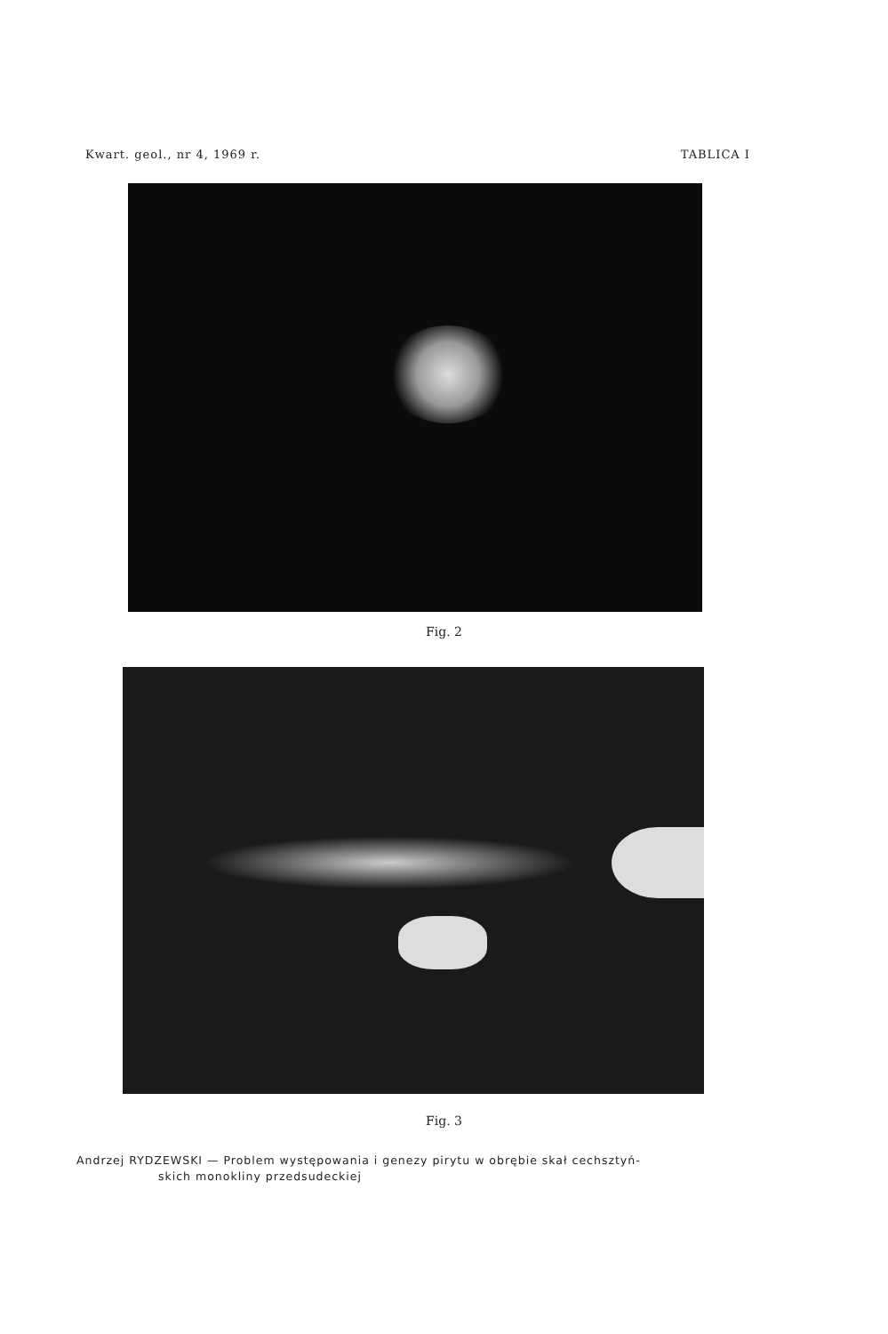Kwart. geol., nr 4, 1969 r. TABLICA I
Fig. 2
Fig. 3
Andrzej RYDZEWSKI — Problem występowania i genezy pirytu w obrębie skał cechsztyń-
skich monokliny przedsudeckiej